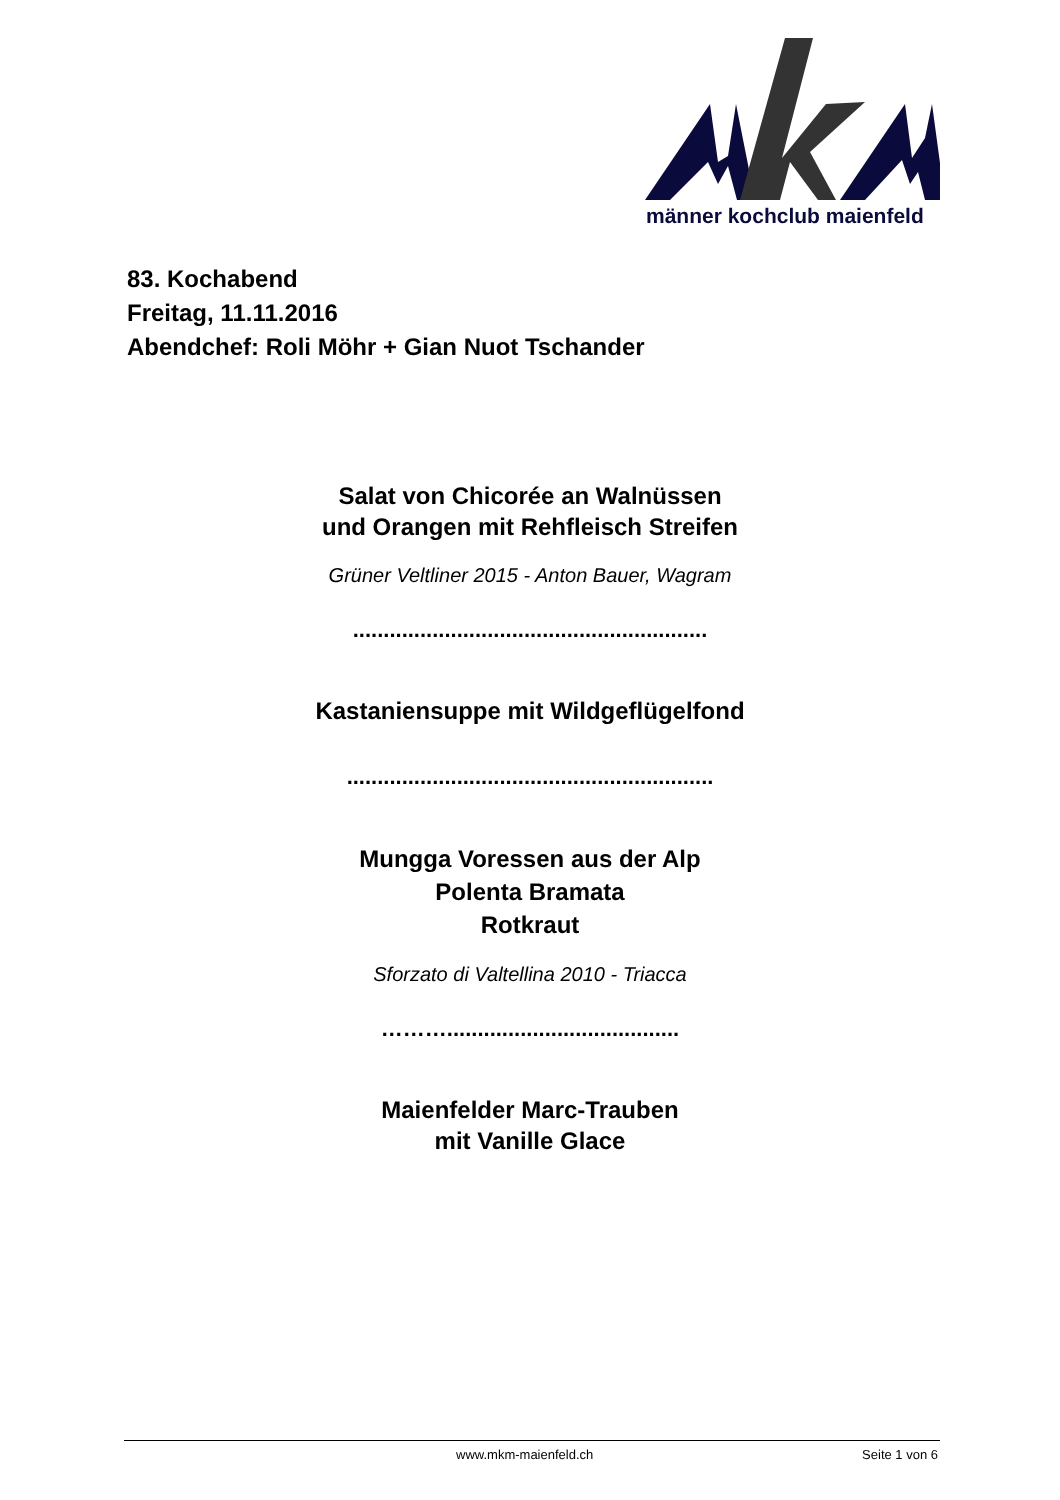männer kochclub maienfeld
83. Kochabend
Freitag, 11.11.2016
Abendchef: Roli Möhr + Gian Nuot Tschander
Salat von Chicorée an Walnüssen
und Orangen mit Rehfleisch Streifen
Grüner Veltliner 2015 - Anton Bauer, Wagram
..........................................................
Kastaniensuppe mit Wildgeflügelfond
............................................................
Mungga Voressen aus der Alp
Polenta Bramata
Rotkraut
Sforzato di Valtellina 2010 - Triacca
………......................................
Maienfelder Marc-Trauben
mit Vanille Glace
www.mkm-maienfeld.ch Seite 1 von 6